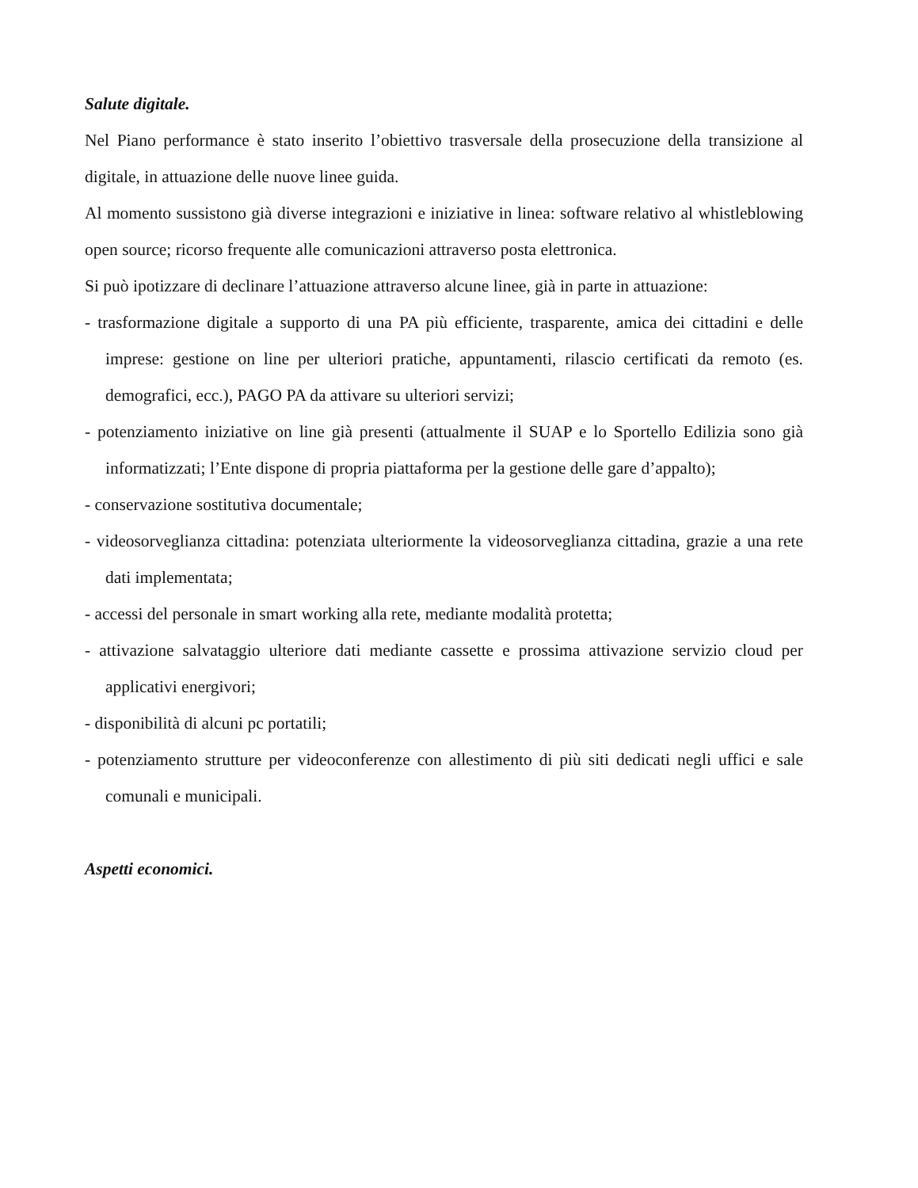Salute digitale.
Nel Piano performance è stato inserito l’obiettivo trasversale della prosecuzione della transizione al digitale, in attuazione delle nuove linee guida.
Al momento sussistono già diverse integrazioni e iniziative in linea: software relativo al whistleblowing open source; ricorso frequente alle comunicazioni attraverso posta elettronica.
Si può ipotizzare di declinare l’attuazione attraverso alcune linee, già in parte in attuazione:
- trasformazione digitale a supporto di una PA più efficiente, trasparente, amica dei cittadini e delle imprese: gestione on line per ulteriori pratiche, appuntamenti, rilascio certificati da remoto (es. demografici, ecc.), PAGO PA da attivare su ulteriori servizi;
- potenziamento iniziative on line già presenti (attualmente il SUAP e lo Sportello Edilizia sono già informatizzati; l’Ente dispone di propria piattaforma per la gestione delle gare d’appalto);
- conservazione sostitutiva documentale;
- videosorveglianza cittadina: potenziata ulteriormente la videosorveglianza cittadina, grazie a una rete dati implementata;
- accessi del personale in smart working alla rete, mediante modalità protetta;
- attivazione salvataggio ulteriore dati mediante cassette e prossima attivazione servizio cloud per applicativi energivori;
- disponibilità di alcuni pc portatili;
- potenziamento strutture per videoconferenze con allestimento di più siti dedicati negli uffici e sale comunali e municipali.
Aspetti economici.